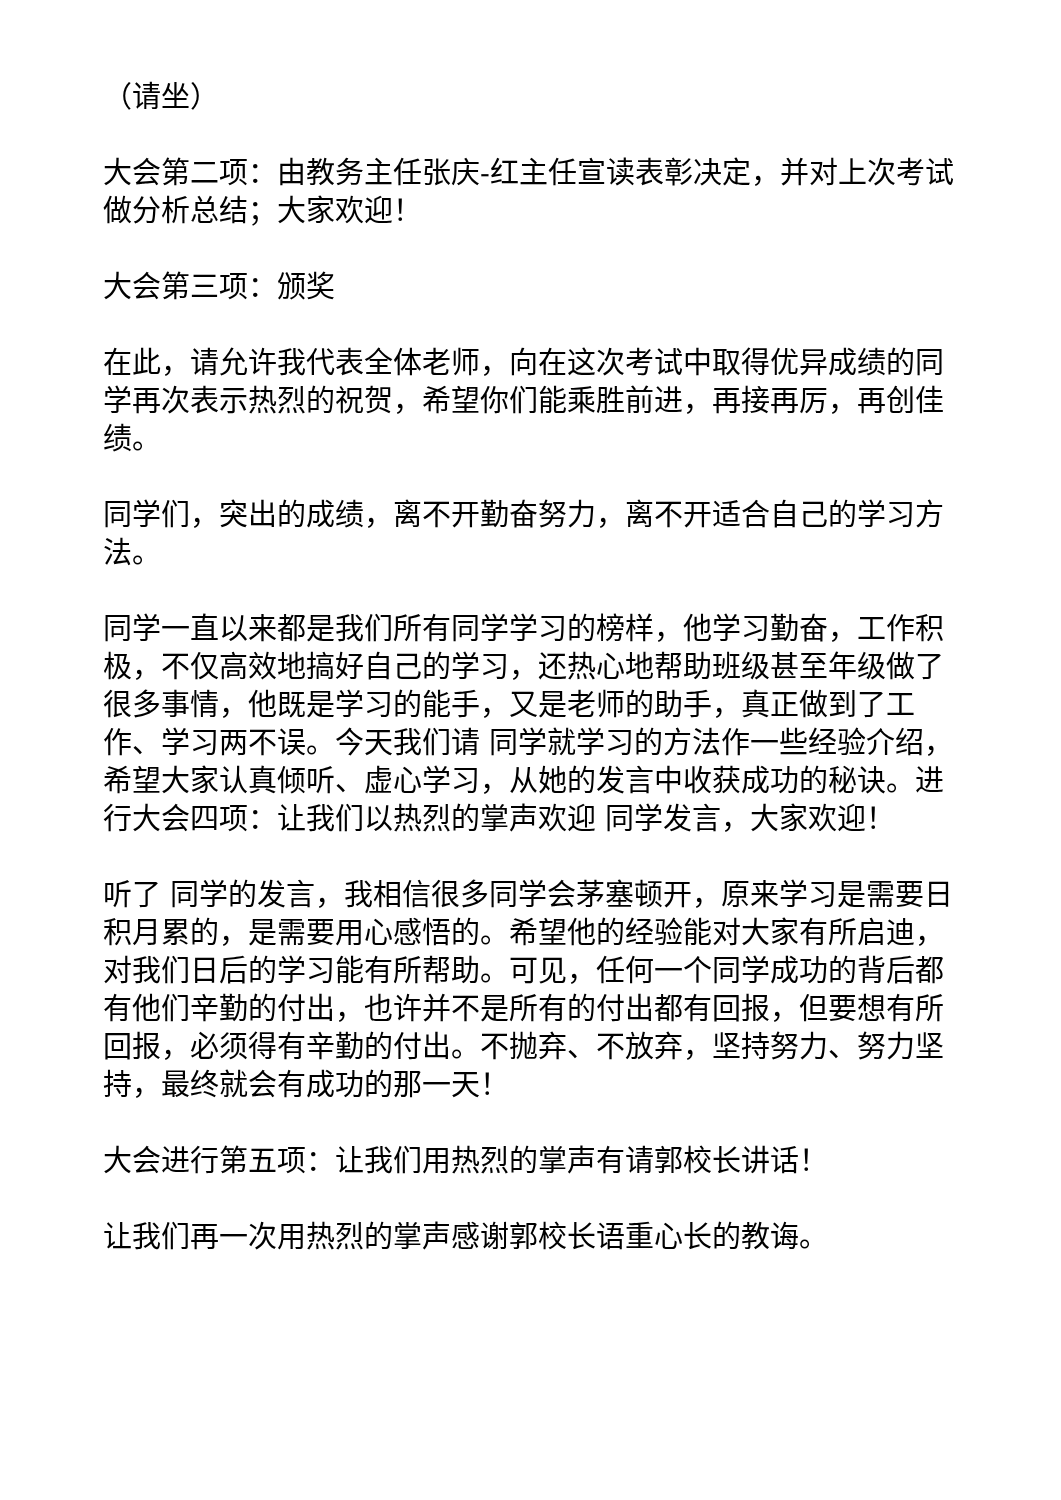（请坐）
大会第二项：由教务主任张庆-红主任宣读表彰决定，并对上次考试做分析总结；大家欢迎！
大会第三项：颁奖
在此，请允许我代表全体老师，向在这次考试中取得优异成绩的同学再次表示热烈的祝贺，希望你们能乘胜前进，再接再厉，再创佳绩。
同学们，突出的成绩，离不开勤奋努力，离不开适合自己的学习方法。
同学一直以来都是我们所有同学学习的榜样，他学习勤奋，工作积极，不仅高效地搞好自己的学习，还热心地帮助班级甚至年级做了很多事情，他既是学习的能手，又是老师的助手，真正做到了工作、学习两不误。今天我们请 同学就学习的方法作一些经验介绍，希望大家认真倾听、虚心学习，从她的发言中收获成功的秘诀。进行大会四项：让我们以热烈的掌声欢迎 同学发言，大家欢迎！
听了 同学的发言，我相信很多同学会茅塞顿开，原来学习是需要日积月累的，是需要用心感悟的。希望他的经验能对大家有所启迪，对我们日后的学习能有所帮助。可见，任何一个同学成功的背后都有他们辛勤的付出，也许并不是所有的付出都有回报，但要想有所回报，必须得有辛勤的付出。不抛弃、不放弃，坚持努力、努力坚持，最终就会有成功的那一天！
大会进行第五项：让我们用热烈的掌声有请郭校长讲话！
让我们再一次用热烈的掌声感谢郭校长语重心长的教诲。